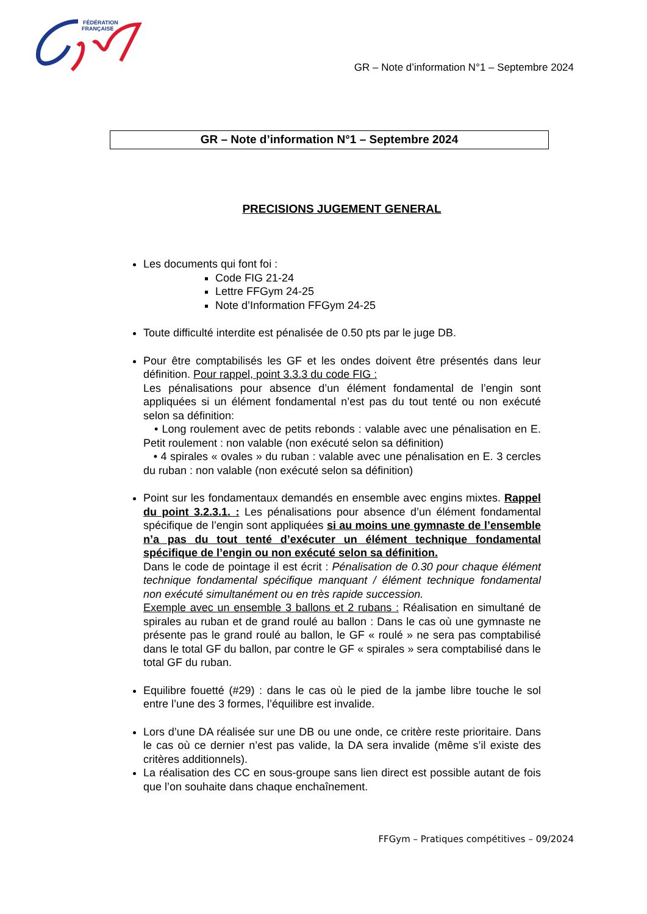FÉDÉRATION
FRANÇAISE
GR – Note d’information N°1 – Septembre 2024
GR – Note d’information N°1 – Septembre 2024
PRECISIONS JUGEMENT GENERAL
Les documents qui font foi :
Code FIG 21-24
Lettre FFGym 24-25
Note d’Information FFGym 24-25
Toute difficulté interdite est pénalisée de 0.50 pts par le juge DB.
Pour être comptabilisés les GF et les ondes doivent être présentés dans leur définition. Pour rappel, point 3.3.3 du code FIG :
Les pénalisations pour absence d’un élément fondamental de l’engin sont appliquées si un élément fondamental n’est pas du tout tenté ou non exécuté selon sa définition:
• Long roulement avec de petits rebonds : valable avec une pénalisation en E. Petit roulement : non valable (non exécuté selon sa définition)
• 4 spirales « ovales » du ruban : valable avec une pénalisation en E. 3 cercles du ruban : non valable (non exécuté selon sa définition)
Point sur les fondamentaux demandés en ensemble avec engins mixtes. Rappel du point 3.2.3.1. : Les pénalisations pour absence d’un élément fondamental spécifique de l’engin sont appliquées si au moins une gymnaste de l’ensemble n’a pas du tout tenté d’exécuter un élément technique fondamental spécifique de l’engin ou non exécuté selon sa définition.
Dans le code de pointage il est écrit : Pénalisation de 0.30 pour chaque élément technique fondamental spécifique manquant / élément technique fondamental non exécuté simultanément ou en très rapide succession.
Exemple avec un ensemble 3 ballons et 2 rubans : Réalisation en simultané de spirales au ruban et de grand roulé au ballon : Dans le cas où une gymnaste ne présente pas le grand roulé au ballon, le GF « roulé » ne sera pas comptabilisé dans le total GF du ballon, par contre le GF « spirales » sera comptabilisé dans le total GF du ruban.
Equilibre fouetté (#29) : dans le cas où le pied de la jambe libre touche le sol entre l’une des 3 formes, l’équilibre est invalide.
Lors d’une DA réalisée sur une DB ou une onde, ce critère reste prioritaire. Dans le cas où ce dernier n’est pas valide, la DA sera invalide (même s’il existe des critères additionnels).
La réalisation des CC en sous-groupe sans lien direct est possible autant de fois que l’on souhaite dans chaque enchaînement.
FFGym – Pratiques compétitives – 09/2024